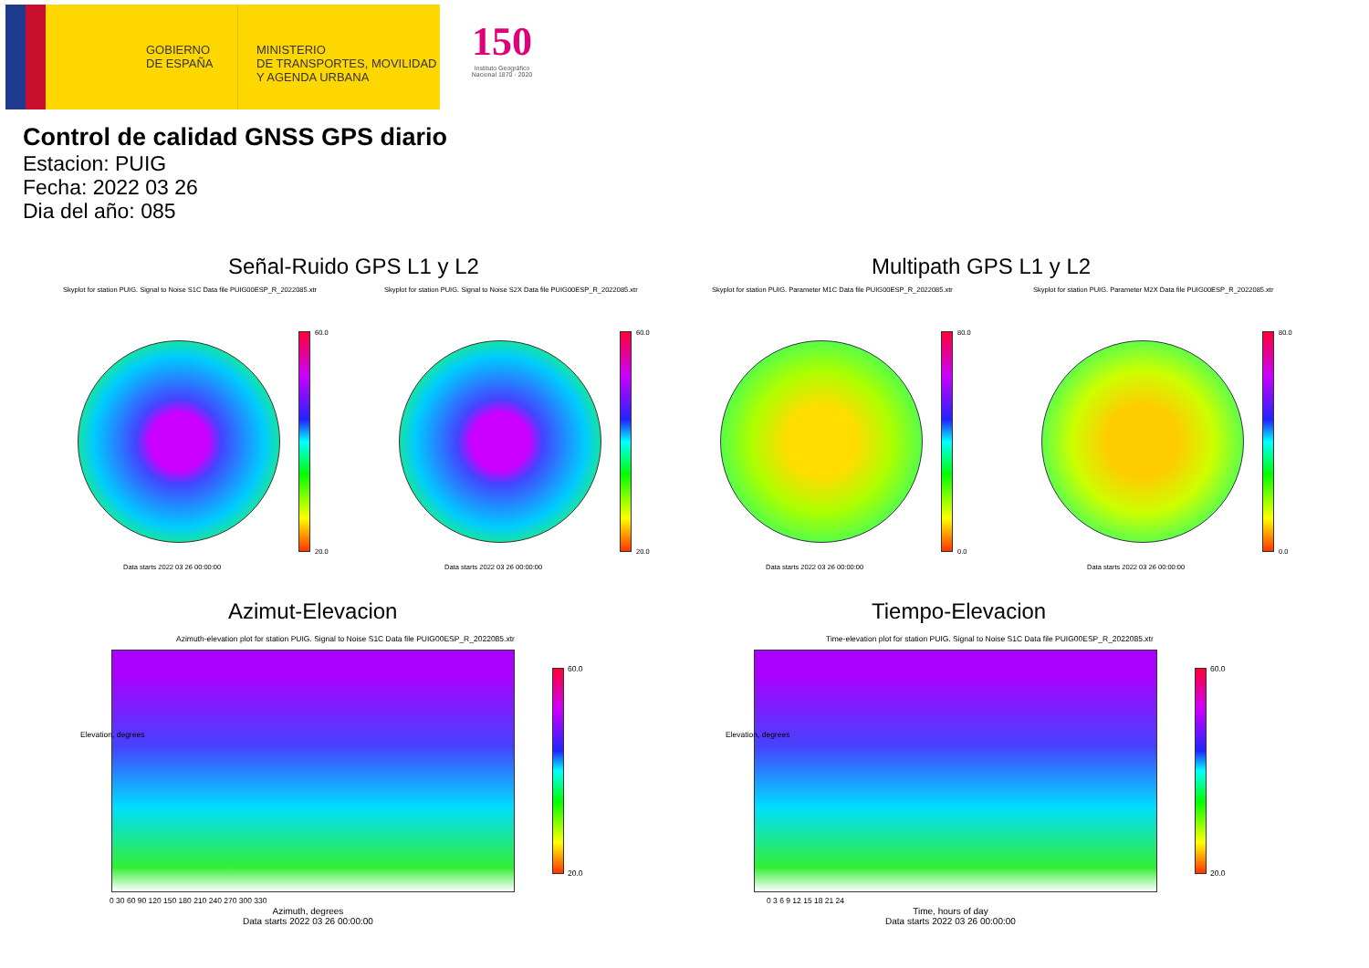GOBIERNO
DE ESPAÑA
MINISTERIO
DE TRANSPORTES, MOVILIDAD
Y AGENDA URBANA
150
Instituto Geográfico Nacional 1870 · 2020
Control de calidad GNSS GPS diario
Estacion: PUIG
Fecha: 2022 03 26
Dia del año: 085
Señal-Ruido GPS L1 y L2 Multipath GPS L1 y L2
Skyplot for station PUIG. Signal to Noise S1C Data file PUIG00ESP_R_2022085.xtr Skyplot for station PUIG. Signal to Noise S2X Data file PUIG00ESP_R_2022085.xtr Skyplot for station PUIG. Parameter M1C Data file PUIG00ESP_R_2022085.xtr Skyplot for station PUIG. Parameter M2X Data file PUIG00ESP_R_2022085.xtr
60.0
20.0
60.0
20.0
80.0
0.0
80.0
0.0
Data starts 2022 03 26 00:00:00 Data starts 2022 03 26 00:00:00 Data starts 2022 03 26 00:00:00 Data starts 2022 03 26 00:00:00
Azimut-Elevacion Tiempo-Elevacion
Azimuth-elevation plot for station PUIG. Signal to Noise S1C Data file PUIG00ESP_R_2022085.xtr Time-elevation plot for station PUIG. Signal to Noise S1C Data file PUIG00ESP_R_2022085.xtr
60.0
20.0
60.0
20.0
0 30 60 90 120 150 180 210 240 270 300 330 0 3 6 9 12 15 18 21 24
Elevation, degrees Elevation, degrees
Azimuth, degrees
Data starts 2022 03 26 00:00:00
Time, hours of day
Data starts 2022 03 26 00:00:00